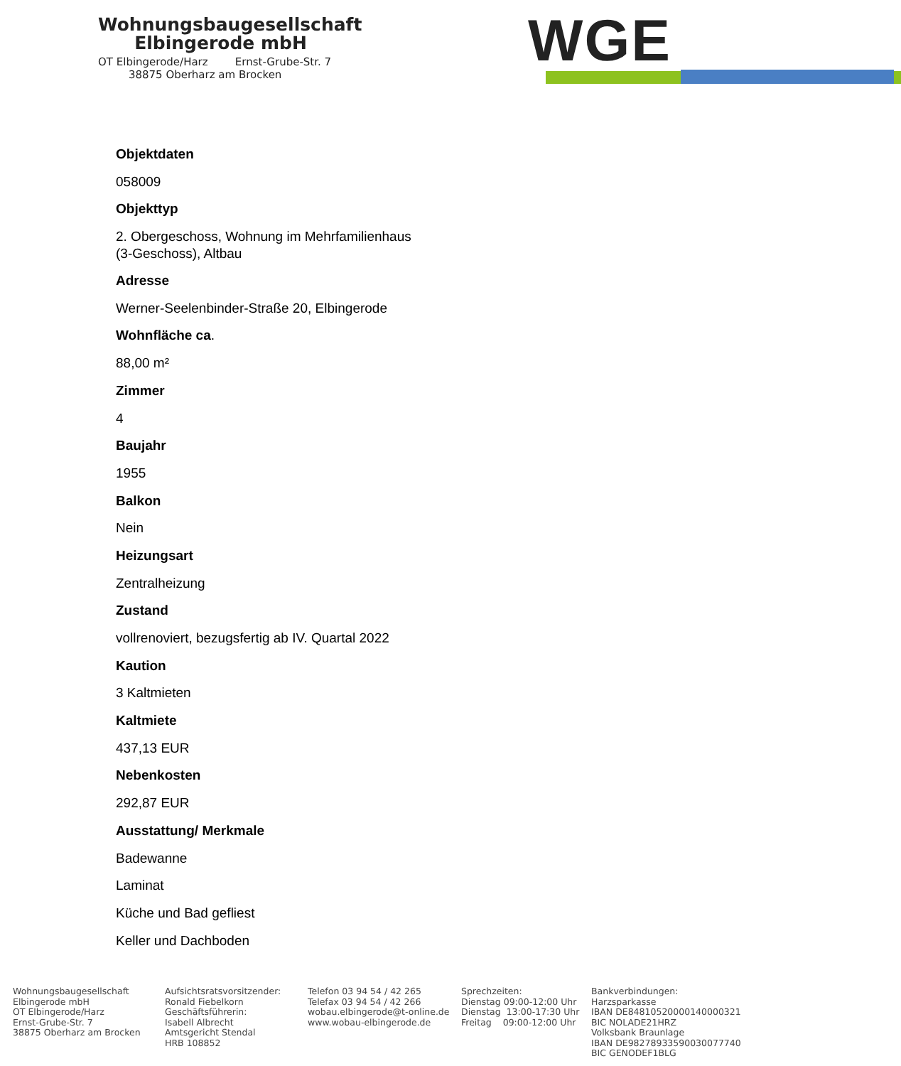Wohnungsbaugesellschaft
Elbingerode mbH
OT Elbingerode/Harz Ernst-Grube-Str. 7
38875 Oberharz am Brocken
WGE
Objektdaten
058009
Objekttyp
2. Obergeschoss, Wohnung im Mehrfamilienhaus
(3-Geschoss), Altbau
Adresse
Werner-Seelenbinder-Straße 20, Elbingerode
Wohnfläche ca.
88,00 m²
Zimmer
4
Baujahr
1955
Balkon
Nein
Heizungsart
Zentralheizung
Zustand
vollrenoviert, bezugsfertig ab IV. Quartal 2022
Kaution
3 Kaltmieten
Kaltmiete
437,13 EUR
Nebenkosten
292,87 EUR
Ausstattung/ Merkmale
Badewanne
Laminat
Küche und Bad gefliest
Keller und Dachboden
Wohnungsbaugesellschaft Elbingerode mbH OT Elbingerode/Harz Ernst-Grube-Str. 7 38875 Oberharz am Brocken
Aufsichtsratsvorsitzender: Ronald Fiebelkorn Geschäftsführerin: Isabell Albrecht Amtsgericht Stendal HRB 108852
Telefon 03 94 54 / 42 265 Telefax 03 94 54 / 42 266 wobau.elbingerode@t-online.de www.wobau-elbingerode.de
Sprechzeiten: Dienstag 09:00-12:00 Uhr Dienstag 13:00-17:30 Uhr Freitag 09:00-12:00 Uhr
Bankverbindungen: Harzsparkasse IBAN DE84810520000140000321 BIC NOLADE21HRZ Volksbank Braunlage IBAN DE98278933590030077740 BIC GENODEF1BLG